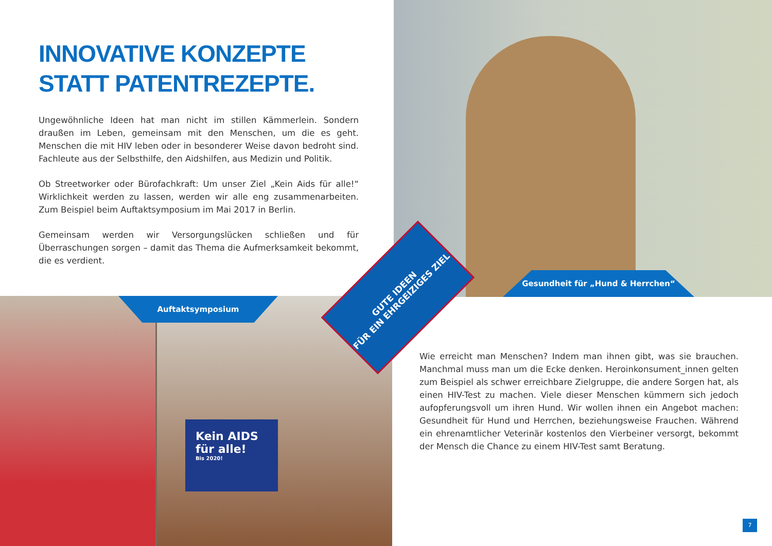INNOVATIVE KONZEPTE
STATT PATENTREZEPTE.
Ungewöhnliche Ideen hat man nicht im stillen Kämmerlein. Sondern draußen im Leben, gemeinsam mit den Menschen, um die es geht. Menschen die mit HIV leben oder in besonderer Weise davon bedroht sind. Fachleute aus der Selbsthilfe, den Aidshilfen, aus Medizin und Politik.
Ob Streetworker oder Bürofachkraft: Um unser Ziel „Kein Aids für alle!“ Wirklichkeit werden zu lassen, werden wir alle eng zusammenarbeiten. Zum Beispiel beim Auftaktsymposium im Mai 2017 in Berlin.
Gemeinsam werden wir Versorgungslücken schließen und für Überraschungen sorgen – damit das Thema die Aufmerksamkeit bekommt, die es verdient.
Gesundheit für „Hund & Herrchen“
Kein AIDS
für alle!
Bis 2020!
Auftaktsymposium
GUTE IDEEN
FÜR EIN EHRGEIZIGES ZIEL
Wie erreicht man Menschen? Indem man ihnen gibt, was sie brauchen. Manchmal muss man um die Ecke denken. Heroinkonsument_innen gelten zum Beispiel als schwer erreichbare Zielgruppe, die andere Sorgen hat, als einen HIV-Test zu machen. Viele dieser Menschen kümmern sich jedoch aufopferungsvoll um ihren Hund. Wir wollen ihnen ein Angebot machen: Gesundheit für Hund und Herrchen, beziehungsweise Frauchen. Während ein ehrenamtlicher Veterinär kostenlos den Vierbeiner versorgt, bekommt der Mensch die Chance zu einem HIV-Test samt Beratung.
7